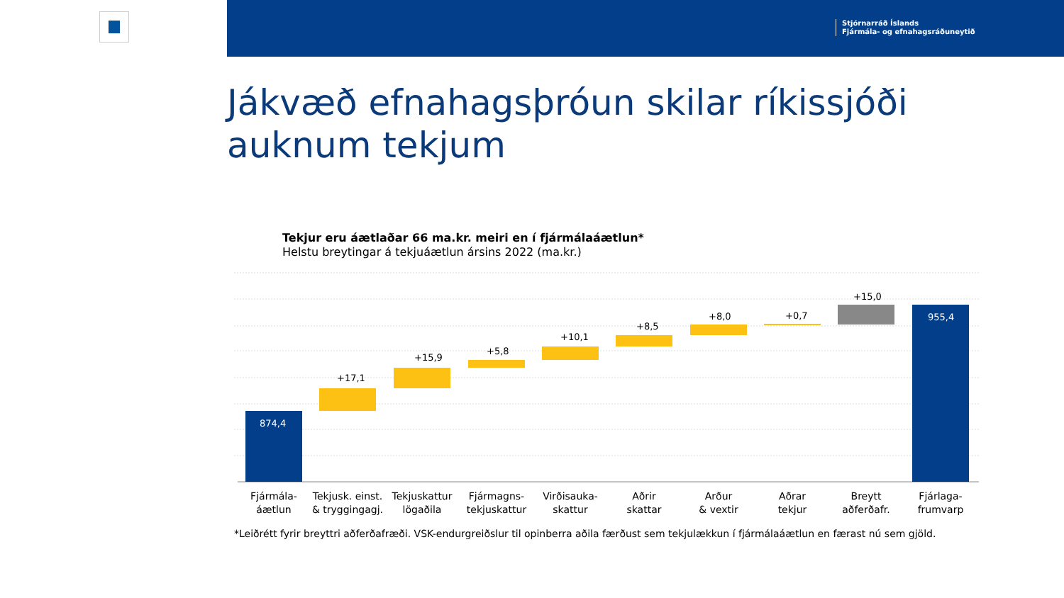Stjórnarráð Íslands
Fjármála- og efnahagsráðuneytið
Jákvæð efnahagsþróun skilar ríkissjóði auknum tekjum
Tekjur eru áætlaðar 66 ma.kr. meiri en í fjármálaáætlun*
Helstu breytingar á tekjuáætlun ársins 2022 (ma.kr.)
874,4
+17,1
+15,9
+5,8
+10,1
+8,5
+8,0
+0,7
+15,0
955,4
Fjármála-
áætlun
Tekjusk. einst.
& tryggingagj.
Tekjuskattur
lögaðila
Fjármagns-
tekjuskattur
Virðisauka-
skattur
Aðrir
skattar
Arður
& vextir
Aðrar
tekjur
Breytt
aðferðafr.
Fjárlaga-
frumvarp
*Leiðrétt fyrir breyttri aðferðafræði. VSK-endurgreiðslur til opinberra aðila færðust sem tekjulækkun í fjármálaáætlun en færast nú sem gjöld.